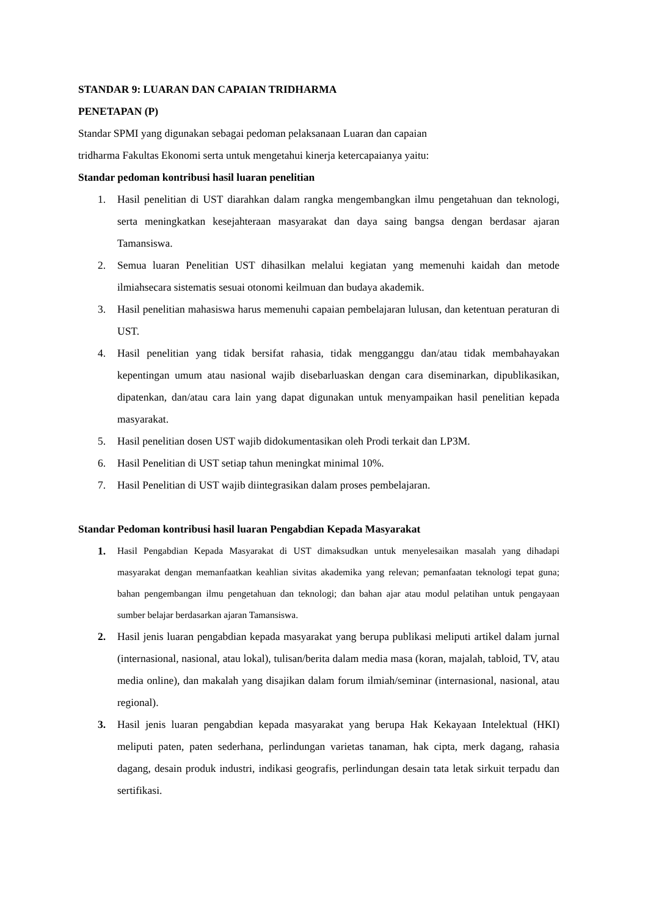STANDAR 9: LUARAN DAN CAPAIAN TRIDHARMA
PENETAPAN (P)
Standar SPMI yang digunakan sebagai pedoman pelaksanaan Luaran dan capaian
tridharma Fakultas Ekonomi serta untuk mengetahui kinerja ketercapaianya yaitu:
Standar pedoman kontribusi hasil luaran penelitian
1. Hasil penelitian di UST diarahkan dalam rangka mengembangkan ilmu pengetahuan dan teknologi, serta meningkatkan kesejahteraan masyarakat dan daya saing bangsa dengan berdasar ajaran Tamansiswa.
2. Semua luaran Penelitian UST dihasilkan melalui kegiatan yang memenuhi kaidah dan metode ilmiahsecara sistematis sesuai otonomi keilmuan dan budaya akademik.
3. Hasil penelitian mahasiswa harus memenuhi capaian pembelajaran lulusan, dan ketentuan peraturan di UST.
4. Hasil penelitian yang tidak bersifat rahasia, tidak mengganggu dan/atau tidak membahayakan kepentingan umum atau nasional wajib disebarluaskan dengan cara diseminarkan, dipublikasikan, dipatenkan, dan/atau cara lain yang dapat digunakan untuk menyampaikan hasil penelitian kepada masyarakat.
5. Hasil penelitian dosen UST wajib didokumentasikan oleh Prodi terkait dan LP3M.
6. Hasil Penelitian di UST setiap tahun meningkat minimal 10%.
7. Hasil Penelitian di UST wajib diintegrasikan dalam proses pembelajaran.
Standar Pedoman kontribusi hasil luaran Pengabdian Kepada Masyarakat
1. Hasil Pengabdian Kepada Masyarakat di UST dimaksudkan untuk menyelesaikan masalah yang dihadapi masyarakat dengan memanfaatkan keahlian sivitas akademika yang relevan; pemanfaatan teknologi tepat guna; bahan pengembangan ilmu pengetahuan dan teknologi; dan bahan ajar atau modul pelatihan untuk pengayaan sumber belajar berdasarkan ajaran Tamansiswa.
2. Hasil jenis luaran pengabdian kepada masyarakat yang berupa publikasi meliputi artikel dalam jurnal (internasional, nasional, atau lokal), tulisan/berita dalam media masa (koran, majalah, tabloid, TV, atau media online), dan makalah yang disajikan dalam forum ilmiah/seminar (internasional, nasional, atau regional).
3. Hasil jenis luaran pengabdian kepada masyarakat yang berupa Hak Kekayaan Intelektual (HKI) meliputi paten, paten sederhana, perlindungan varietas tanaman, hak cipta, merk dagang, rahasia dagang, desain produk industri, indikasi geografis, perlindungan desain tata letak sirkuit terpadu dan sertifikasi.